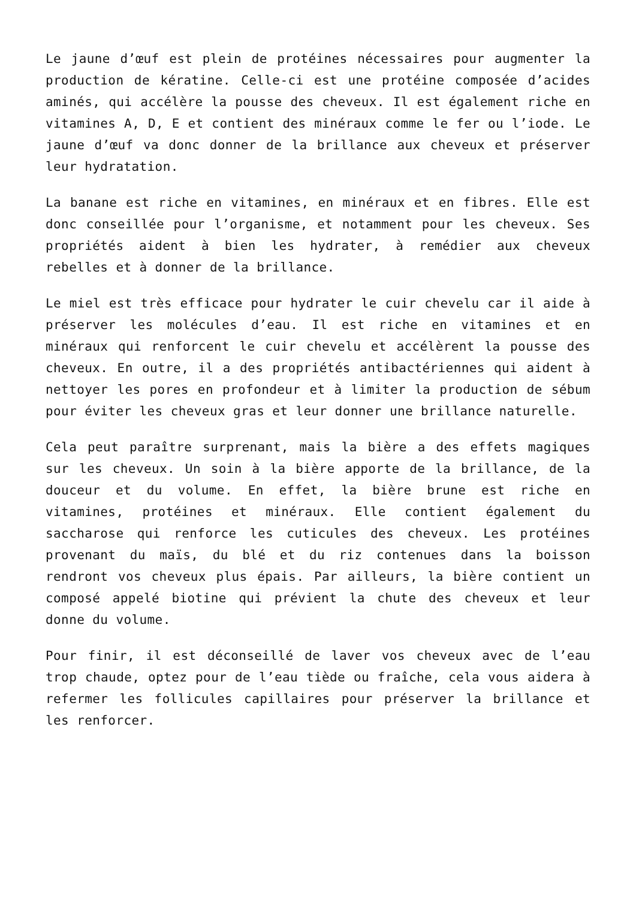Le jaune d’œuf est plein de protéines nécessaires pour augmenter la production de kératine. Celle-ci est une protéine composée d’acides aminés, qui accélère la pousse des cheveux. Il est également riche en vitamines A, D, E et contient des minéraux comme le fer ou l’iode. Le jaune d’œuf va donc donner de la brillance aux cheveux et préserver leur hydratation.
La banane est riche en vitamines, en minéraux et en fibres. Elle est donc conseillée pour l’organisme, et notamment pour les cheveux. Ses propriétés aident à bien les hydrater, à remédier aux cheveux rebelles et à donner de la brillance.
Le miel est très efficace pour hydrater le cuir chevelu car il aide à préserver les molécules d’eau. Il est riche en vitamines et en minéraux qui renforcent le cuir chevelu et accélèrent la pousse des cheveux. En outre, il a des propriétés antibactériennes qui aident à nettoyer les pores en profondeur et à limiter la production de sébum pour éviter les cheveux gras et leur donner une brillance naturelle.
Cela peut paraître surprenant, mais la bière a des effets magiques sur les cheveux. Un soin à la bière apporte de la brillance, de la douceur et du volume. En effet, la bière brune est riche en vitamines, protéines et minéraux. Elle contient également du saccharose qui renforce les cuticules des cheveux. Les protéines provenant du maïs, du blé et du riz contenues dans la boisson rendront vos cheveux plus épais. Par ailleurs, la bière contient un composé appelé biotine qui prévient la chute des cheveux et leur donne du volume.
Pour finir, il est déconseillé de laver vos cheveux avec de l’eau trop chaude, optez pour de l’eau tiède ou fraîche, cela vous aidera à refermer les follicules capillaires pour préserver la brillance et les renforcer.